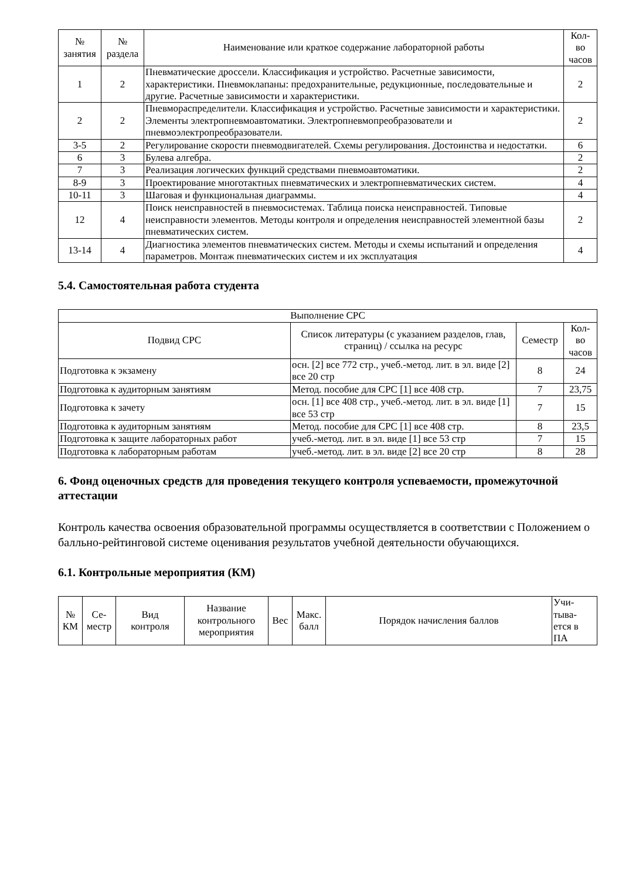| № занятия | № раздела | Наименование или краткое содержание лабораторной работы | Кол- во часов |
| --- | --- | --- | --- |
| 1 | 2 | Пневматические дроссели. Классификация и устройство. Расчетные зависимости, характеристики. Пневмоклапаны: предохранительные, редукционные, последовательные и другие. Расчетные зависимости и характеристики. | 2 |
| 2 | 2 | Пневмораспределители. Классификация и устройство. Расчетные зависимости и характеристики. Элементы электропневмоавтоматики. Электропневмопреобразователи и пневмоэлектропреобразователи. | 2 |
| 3-5 | 2 | Регулирование скорости пневмодвигателей. Схемы регулирования. Достоинства и недостатки. | 6 |
| 6 | 3 | Булева алгебра. | 2 |
| 7 | 3 | Реализация логических функций средствами пневмоавтоматики. | 2 |
| 8-9 | 3 | Проектирование многотактных пневматических и электропневматических систем. | 4 |
| 10-11 | 3 | Шаговая и функциональная диаграммы. | 4 |
| 12 | 4 | Поиск неисправностей в пневмосистемах. Таблица поиска неисправностей. Типовые неисправности элементов. Методы контроля и определения неисправностей элементной базы пневматических систем. | 2 |
| 13-14 | 4 | Диагностика элементов пневматических систем. Методы и схемы испытаний и определения параметров. Монтаж пневматических систем и их эксплуатация | 4 |
5.4. Самостоятельная работа студента
| Выполнение СРС | | | |
| --- | --- | --- | --- |
| Подвид СРС | Список литературы (с указанием разделов, глав, страниц) / ссылка на ресурс | Семестр | Кол- во часов |
| Подготовка к экзамену | осн. [2] все 772 стр., учеб.-метод. лит. в эл. виде [2] все 20 стр | 8 | 24 |
| Подготовка к аудиторным занятиям | Метод. пособие для СРС [1] все 408 стр. | 7 | 23,75 |
| Подготовка к зачету | осн. [1] все 408 стр., учеб.-метод. лит. в эл. виде [1] все 53 стр | 7 | 15 |
| Подготовка к аудиторным занятиям | Метод. пособие для СРС [1] все 408 стр. | 8 | 23,5 |
| Подготовка к защите лабораторных работ | учеб.-метод. лит. в эл. виде [1] все 53 стр | 7 | 15 |
| Подготовка к лабораторным работам | учеб.-метод. лит. в эл. виде [2] все 20 стр | 8 | 28 |
6. Фонд оценочных средств для проведения текущего контроля успеваемости, промежуточной аттестации
Контроль качества освоения образовательной программы осуществляется в соответствии с Положением о балльно-рейтинговой системе оценивания результатов учебной деятельности обучающихся.
6.1. Контрольные мероприятия (КМ)
| № КМ | Се- местр | Вид контроля | Название контрольного мероприятия | Вес | Макс. балл | Порядок начисления баллов | Учи- тыва- ется в ПА |
| --- | --- | --- | --- | --- | --- | --- | --- |